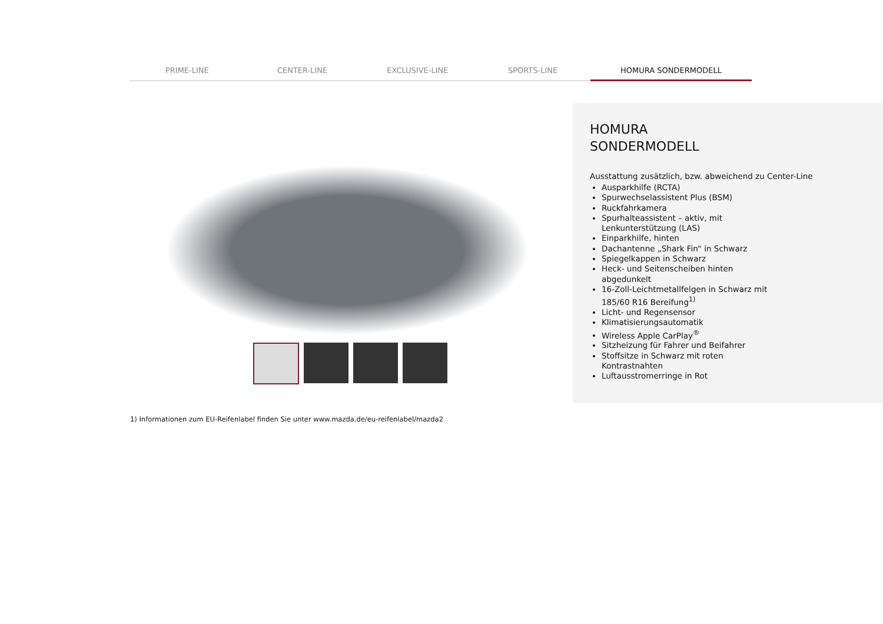PRIME-LINE CENTER-LINE EXCLUSIVE-LINE SPORTS-LINE HOMURA SONDERMODELL
HOMURA
SONDERMODELL
Ausstattung zusätzlich, bzw. abweichend zu Center-Line
Ausparkhilfe (RCTA)
Spurwechselassistent Plus (BSM)
Ruckfahrkamera
Spurhalteassistent – aktiv, mit Lenkunterstützung (LAS)
Einparkhilfe, hinten
Dachantenne „Shark Fin“ in Schwarz
Spiegelkappen in Schwarz
Heck- und Seitenscheiben hinten abgedunkelt
16-Zoll-Leichtmetallfelgen in Schwarz mit 185/60 R16 Bereifung<sup>1)</sup>
Licht- und Regensensor
Klimatisierungsautomatik
Wireless Apple CarPlay<sup>®</sup>
Sitzheizung für Fahrer und Beifahrer
Stoffsitze in Schwarz mit roten Kontrastnahten
Luftausstromerringe in Rot
1) Informationen zum EU-Reifenlabel finden Sie unter www.mazda.de/eu-reifenlabel/mazda2